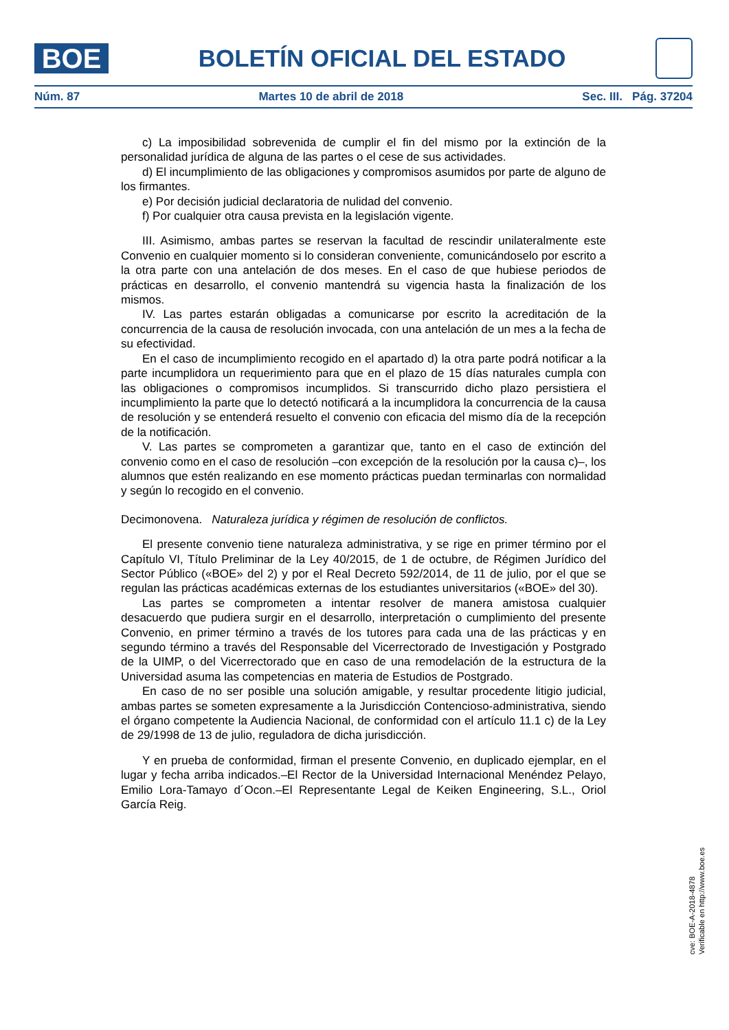BOE
BOLETÍN OFICIAL DEL ESTADO
Núm. 87 Martes 10 de abril de 2018 Sec. III. Pág. 37204
c) La imposibilidad sobrevenida de cumplir el fin del mismo por la extinción de la personalidad jurídica de alguna de las partes o el cese de sus actividades.
d) El incumplimiento de las obligaciones y compromisos asumidos por parte de alguno de los firmantes.
e) Por decisión judicial declaratoria de nulidad del convenio.
f) Por cualquier otra causa prevista en la legislación vigente.
III. Asimismo, ambas partes se reservan la facultad de rescindir unilateralmente este Convenio en cualquier momento si lo consideran conveniente, comunicándoselo por escrito a la otra parte con una antelación de dos meses. En el caso de que hubiese periodos de prácticas en desarrollo, el convenio mantendrá su vigencia hasta la finalización de los mismos.
IV. Las partes estarán obligadas a comunicarse por escrito la acreditación de la concurrencia de la causa de resolución invocada, con una antelación de un mes a la fecha de su efectividad.
En el caso de incumplimiento recogido en el apartado d) la otra parte podrá notificar a la parte incumplidora un requerimiento para que en el plazo de 15 días naturales cumpla con las obligaciones o compromisos incumplidos. Si transcurrido dicho plazo persistiera el incumplimiento la parte que lo detectó notificará a la incumplidora la concurrencia de la causa de resolución y se entenderá resuelto el convenio con eficacia del mismo día de la recepción de la notificación.
V. Las partes se comprometen a garantizar que, tanto en el caso de extinción del convenio como en el caso de resolución –con excepción de la resolución por la causa c)–, los alumnos que estén realizando en ese momento prácticas puedan terminarlas con normalidad y según lo recogido en el convenio.
Decimonovena. Naturaleza jurídica y régimen de resolución de conflictos.
El presente convenio tiene naturaleza administrativa, y se rige en primer término por el Capítulo VI, Título Preliminar de la Ley 40/2015, de 1 de octubre, de Régimen Jurídico del Sector Público («BOE» del 2) y por el Real Decreto 592/2014, de 11 de julio, por el que se regulan las prácticas académicas externas de los estudiantes universitarios («BOE» del 30).
Las partes se comprometen a intentar resolver de manera amistosa cualquier desacuerdo que pudiera surgir en el desarrollo, interpretación o cumplimiento del presente Convenio, en primer término a través de los tutores para cada una de las prácticas y en segundo término a través del Responsable del Vicerrectorado de Investigación y Postgrado de la UIMP, o del Vicerrectorado que en caso de una remodelación de la estructura de la Universidad asuma las competencias en materia de Estudios de Postgrado.
En caso de no ser posible una solución amigable, y resultar procedente litigio judicial, ambas partes se someten expresamente a la Jurisdicción Contencioso-administrativa, siendo el órgano competente la Audiencia Nacional, de conformidad con el artículo 11.1 c) de la Ley de 29/1998 de 13 de julio, reguladora de dicha jurisdicción.
Y en prueba de conformidad, firman el presente Convenio, en duplicado ejemplar, en el lugar y fecha arriba indicados.–El Rector de la Universidad Internacional Menéndez Pelayo, Emilio Lora-Tamayo d´Ocon.–El Representante Legal de Keiken Engineering, S.L., Oriol García Reig.
cve: BOE-A-2018-4878
Verificable en http://www.boe.es